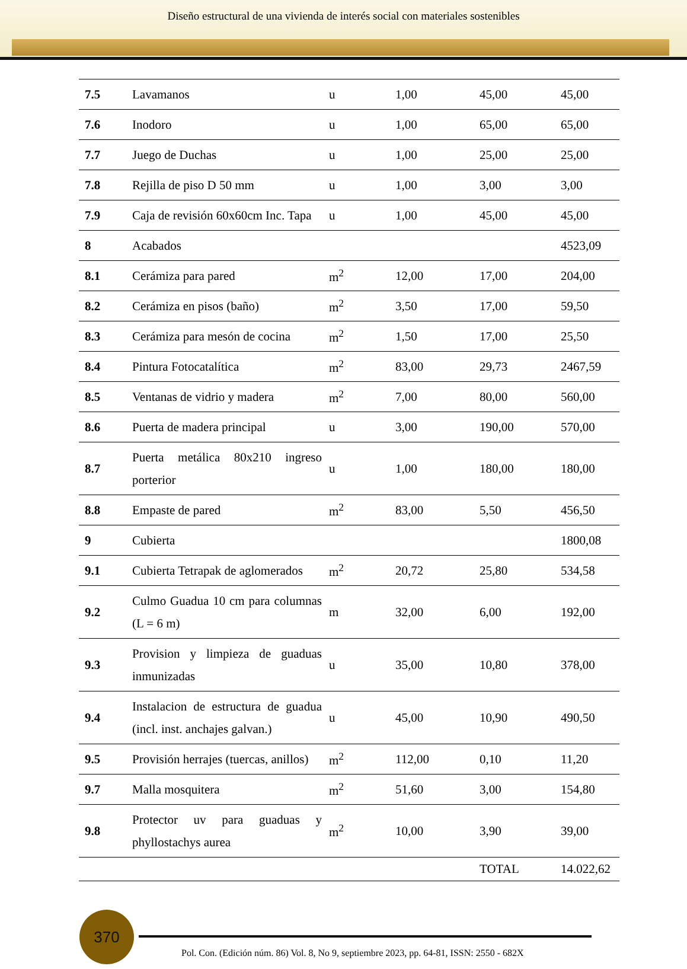Diseño estructural de una vivienda de interés social con materiales sostenibles
| 7.5 | Lavamanos | u | 1,00 | 45,00 | 45,00 |
| 7.6 | Inodoro | u | 1,00 | 65,00 | 65,00 |
| 7.7 | Juego de Duchas | u | 1,00 | 25,00 | 25,00 |
| 7.8 | Rejilla de piso D 50 mm | u | 1,00 | 3,00 | 3,00 |
| 7.9 | Caja de revisión 60x60cm Inc. Tapa | u | 1,00 | 45,00 | 45,00 |
| 8 | Acabados | | | | 4523,09 |
| 8.1 | Cerámiza para pared | m<sup>2</sup> | 12,00 | 17,00 | 204,00 |
| 8.2 | Cerámiza en pisos (baño) | m<sup>2</sup> | 3,50 | 17,00 | 59,50 |
| 8.3 | Cerámiza para mesón de cocina | m<sup>2</sup> | 1,50 | 17,00 | 25,50 |
| 8.4 | Pintura Fotocatalítica | m<sup>2</sup> | 83,00 | 29,73 | 2467,59 |
| 8.5 | Ventanas de vidrio y madera | m<sup>2</sup> | 7,00 | 80,00 | 560,00 |
| 8.6 | Puerta de madera principal | u | 3,00 | 190,00 | 570,00 |
| 8.7 | Puerta metálica 80x210 ingreso porterior | u | 1,00 | 180,00 | 180,00 |
| 8.8 | Empaste de pared | m<sup>2</sup> | 83,00 | 5,50 | 456,50 |
| 9 | Cubierta | | | | 1800,08 |
| 9.1 | Cubierta Tetrapak de aglomerados | m<sup>2</sup> | 20,72 | 25,80 | 534,58 |
| 9.2 | Culmo Guadua 10 cm para columnas (L = 6 m) | m | 32,00 | 6,00 | 192,00 |
| 9.3 | Provision y limpieza de guaduas inmunizadas | u | 35,00 | 10,80 | 378,00 |
| 9.4 | Instalacion de estructura de guadua (incl. inst. anchajes galvan.) | u | 45,00 | 10,90 | 490,50 |
| 9.5 | Provisión herrajes (tuercas, anillos) | m<sup>2</sup> | 112,00 | 0,10 | 11,20 |
| 9.7 | Malla mosquitera | m<sup>2</sup> | 51,60 | 3,00 | 154,80 |
| 9.8 | Protector uv para guaduas y phyllostachys aurea | m<sup>2</sup> | 10,00 | 3,90 | 39,00 |
| | | | | TOTAL | 14.022,62 |
370
Pol. Con. (Edición núm. 86) Vol. 8, No 9, septiembre 2023, pp. 64-81, ISSN: 2550 - 682X